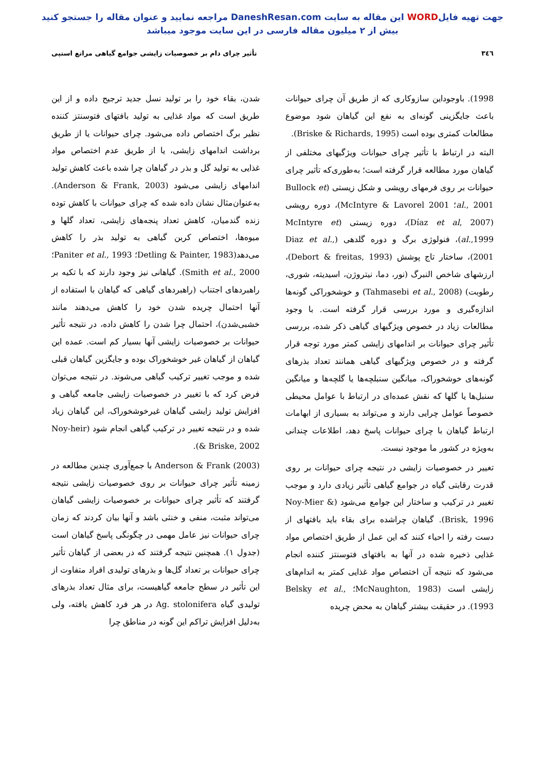جهت تهیه فایلWORD این مقاله به سایت DaneshResan.com مراجعه نمایید و عنوان مقاله را جستجو کنید
بیش از ۲ میلیون مقاله فارسی در این سایت موجود میباشد
۳٤٦ تأثیر چرای دام بر خصوصیات زایشی جوامع گیاهی مراتع استپی
1998). باوجوداین سازوکاری که از طریق آن چرای حیوانات باعث جایگزینی گونه‌ای به نفع این گیاهان شود موضوع مطالعات کمتری بوده است (Briske & Richards, 1995).
البته در ارتباط با تأثیر چرای حیوانات ویژگیهای مختلفی از گیاهان مورد مطالعه قرار گرفته است؛ به‌طوری‌که تأثیر چرای حیوانات بر روی فرمهای رویشی و شکل زیستی (Bullock et al., 2001؛ McIntyre & Lavorel 2001)، دوره رویشی (Díaz et al, 2007)، دوره زیستی (McIntyre et al.,1999)، فنولوژی برگ و دوره گلدهی (Diaz et al., 2001)، ساختار تاج پوشش (Debort & freitas, 1993)، ارزشهای شاخص النبرگ (نور، دما، نیتروژن، اسیدیته، شوری، رطوبت) (Tahmasebi et al., 2008) و خوشخوراکی گونه‌ها اندازه‌گیری و مورد بررسی قرار گرفته است. با وجود مطالعات زیاد در خصوص ویژگیهای گیاهی ذکر شده، بررسی تأثیر چرای حیوانات بر اندامهای زایشی کمتر مورد توجه قرار گرفته و در خصوص ویژگیهای گیاهی همانند تعداد بذرهای گونه‌های خوشخوراک، میانگین سنبلچه‌ها یا گلچه‌ها و میانگین سنبل‌ها یا گلها که نقش عمده‌ای در ارتباط با عوامل محیطی خصوصاً عوامل چرایی دارند و می‌تواند به بسیاری از ابهامات ارتباط گیاهان با چرای حیوانات پاسخ دهد، اطلاعات چندانی به‌ویژه در کشور ما موجود نیست.
تغییر در خصوصیات زایشی در نتیجه چرای حیوانات بر روی قدرت رقابتی گیاه در جوامع گیاهی تأثیر زیادی دارد و موجب تغییر در ترکیب و ساختار این جوامع می‌شود (Noy-Mier & Brisk, 1996). گیاهان چراشده برای بقاء باید بافتهای از دست رفته را احیاء کنند که این عمل از طریق اختصاص مواد غذایی ذخیره شده در آنها به بافتهای فتوسنتز کننده انجام می‌شود که نتیجه آن اختصاص مواد غذایی کمتر به اندام‌های زایشی است (McNaughton, 1983؛ Belsky et al., 1993). در حقیقت بیشتر گیاهان به محض چریده
شدن، بقاء خود را بر تولید نسل جدید ترجیح داده و از این طریق است که مواد غذایی به تولید بافتهای فتوسنتز کننده نظیر برگ اختصاص داده می‌شود. چرای حیوانات یا از طریق برداشت اندامهای زایشی، یا از طریق عدم اختصاص مواد غذایی به تولید گل و بذر در گیاهان چرا شده باعث کاهش تولید اندامهای زایشی می‌شود (Anderson & Frank, 2003). به‌عنوان‌مثال نشان داده شده که چرای حیوانات با کاهش توده زنده گندمیان، کاهش تعداد پنجه‌های زایشی، تعداد گلها و میوه‌ها، اختصاص کربن گیاهی به تولید بذر را کاهش می‌دهد(Detling & Painter, 1983؛ Paniter et al., 1993؛ Smith et al., 2000). گیاهانی نیز وجود دارند که با تکیه بر راهبردهای اجتناب (راهبردهای گیاهی که گیاهان با استفاده از آنها احتمال چریده شدن خود را کاهش می‌دهند مانند خشبی‌شدن)، احتمال چرا شدن را کاهش داده، در نتیجه تأثیر حیوانات بر خصوصیات زایشی آنها بسیار کم است. عمده این گیاهان از گیاهان غیر خوشخوراک بوده و جایگزین گیاهان قبلی شده و موجب تغییر ترکیب گیاهی می‌شوند. در نتیجه می‌توان فرض کرد که با تغییر در خصوصیات زایشی جامعه گیاهی و افزایش تولید زایشی گیاهان غیرخوشخوراک، این گیاهان زیاد شده و در نتیجه تغییر در ترکیب گیاهی انجام شود (Noy-heir & Briske, 2002).
Anderson & Frank (2003) با جمع‌آوری چندین مطالعه در زمینه تأثیر چرای حیوانات بر روی خصوصیات زایشی نتیجه گرفتند که تأثیر چرای حیوانات بر خصوصیات زایشی گیاهان می‌تواند مثبت، منفی و خنثی باشد و آنها بیان کردند که زمان چرای حیوانات نیز عامل مهمی در چگونگی پاسخ گیاهان است (جدول ۱). همچنین نتیجه گرفتند که در بعضی از گیاهان تأثیر چرای حیوانات بر تعداد گل‌ها و بذرهای تولیدی افراد متفاوت از این تأثیر در سطح جامعه گیاهیست، برای مثال تعداد بذرهای تولیدی گیاه Ag. stolonifera در هر فرد کاهش یافته، ولی به‌دلیل افزایش تراکم این گونه در مناطق چرا